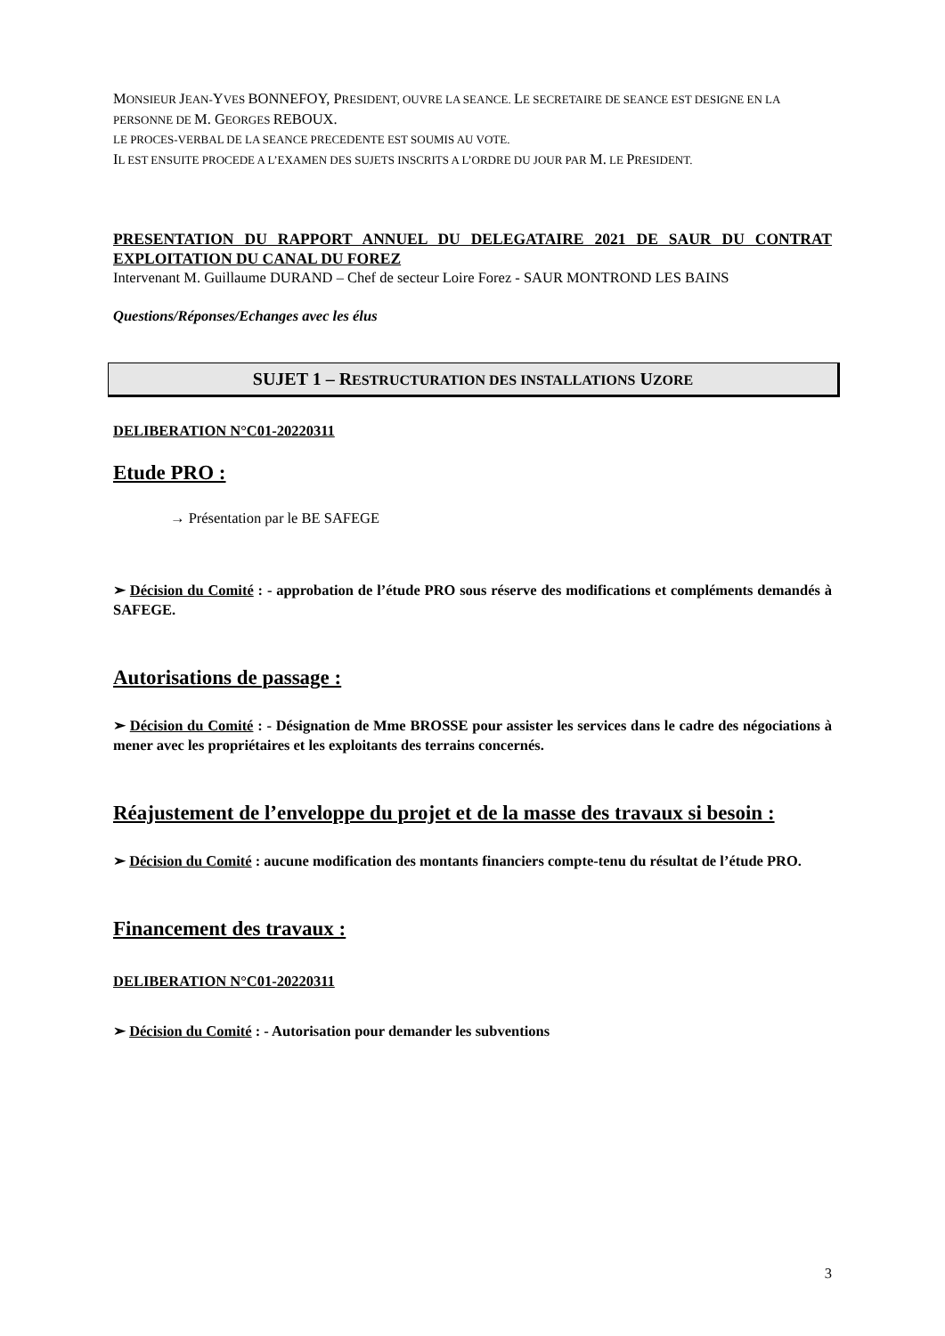MONSIEUR JEAN-YVES BONNEFOY, PRESIDENT, OUVRE LA SEANCE. LE SECRETAIRE DE SEANCE EST DESIGNE EN LA PERSONNE DE M. GEORGES REBOUX.
LE PROCES-VERBAL DE LA SEANCE PRECEDENTE EST SOUMIS AU VOTE.
IL EST ENSUITE PROCEDE A L’EXAMEN DES SUJETS INSCRITS A L’ORDRE DU JOUR PAR M. LE PRESIDENT.
PRESENTATION DU RAPPORT ANNUEL DU DELEGATAIRE 2021 DE SAUR DU CONTRAT EXPLOITATION DU CANAL DU FOREZ
Intervenant M. Guillaume DURAND – Chef de secteur Loire Forez - SAUR MONTROND LES BAINS
Questions/Réponses/Echanges avec les élus
SUJET 1 – RESTRUCTURATION DES INSTALLATIONS UZORE
DELIBERATION N°C01-20220311
Etude PRO :
→ Présentation par le BE SAFEGE
➢ Décision du Comité : - approbation de l’étude PRO sous réserve des modifications et compléments demandés à SAFEGE.
Autorisations de passage :
➢ Décision du Comité : - Désignation de Mme BROSSE pour assister les services dans le cadre des négociations à mener avec les propriétaires et les exploitants des terrains concernés.
Réajustement de l’enveloppe du projet et de la masse des travaux si besoin :
➢ Décision du Comité : aucune modification des montants financiers compte-tenu du résultat de l’étude PRO.
Financement des travaux :
DELIBERATION N°C01-20220311
➢ Décision du Comité : - Autorisation pour demander les subventions
3